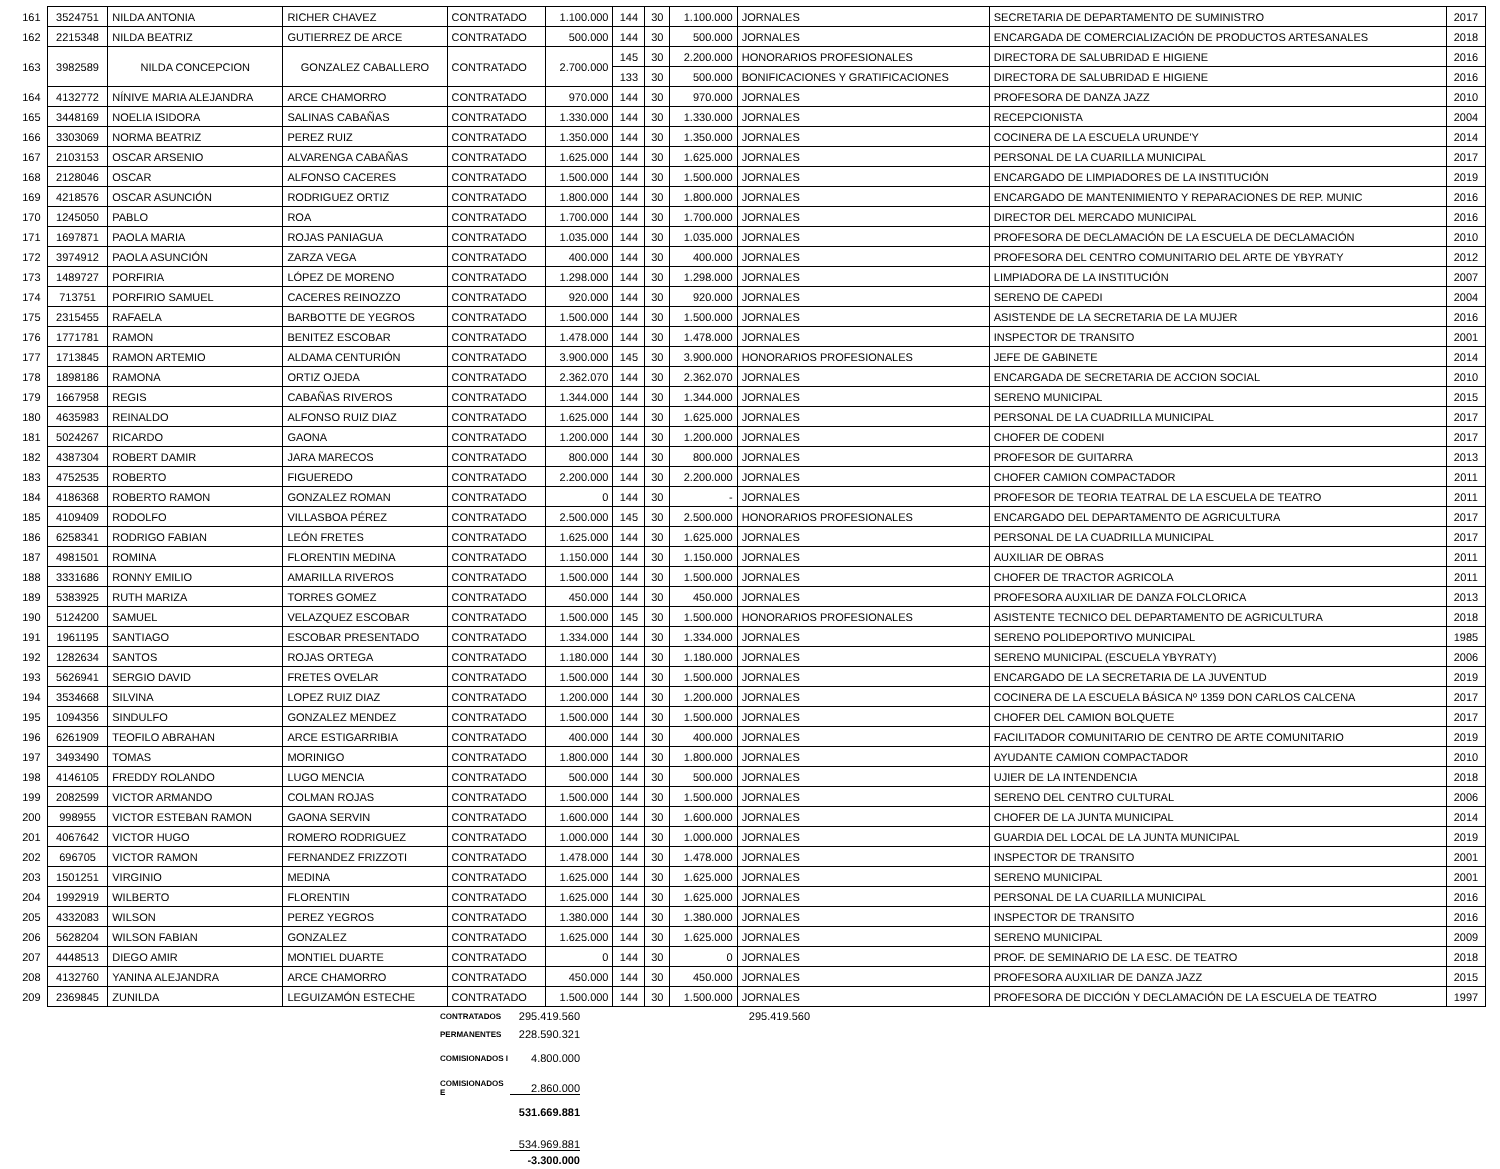| 161 | 3524751 | NILDA ANTONIA | RICHER CHAVEZ | CONTRATADO | 1.100.000 | 144 | 30 | 1.100.000 | JORNALES | SECRETARIA DE DEPARTAMENTO DE SUMINISTRO | 2017 |
| 162 | 2215348 | NILDA BEATRIZ | GUTIERREZ DE ARCE | CONTRATADO | 500.000 | 144 | 30 | 500.000 | JORNALES | ENCARGADA DE COMERCIALIZACIÓN DE PRODUCTOS ARTESANALES | 2018 |
| 163 | 3982589 | NILDA CONCEPCION | GONZALEZ CABALLERO | CONTRATADO | 2.700.000 | 145 | 30 | 2.200.000 | HONORARIOS PROFESIONALES | DIRECTORA DE SALUBRIDAD E HIGIENE | 2016 |
| | | | | | | 133 | 30 | 500.000 | BONIFICACIONES Y GRATIFICACIONES | DIRECTORA DE SALUBRIDAD E HIGIENE | 2016 |
| 164 | 4132772 | NÍNIVE MARIA ALEJANDRA | ARCE CHAMORRO | CONTRATADO | 970.000 | 144 | 30 | 970.000 | JORNALES | PROFESORA DE DANZA JAZZ | 2010 |
| 165 | 3448169 | NOELIA ISIDORA | SALINAS CABAÑAS | CONTRATADO | 1.330.000 | 144 | 30 | 1.330.000 | JORNALES | RECEPCIONISTA | 2004 |
| 166 | 3303069 | NORMA BEATRIZ | PEREZ RUIZ | CONTRATADO | 1.350.000 | 144 | 30 | 1.350.000 | JORNALES | COCINERA DE LA ESCUELA URUNDE'Y | 2014 |
| 167 | 2103153 | OSCAR ARSENIO | ALVARENGA CABAÑAS | CONTRATADO | 1.625.000 | 144 | 30 | 1.625.000 | JORNALES | PERSONAL DE LA CUARILLA MUNICIPAL | 2017 |
| 168 | 2128046 | OSCAR | ALFONSO CACERES | CONTRATADO | 1.500.000 | 144 | 30 | 1.500.000 | JORNALES | ENCARGADO DE LIMPIADORES DE LA INSTITUCIÓN | 2019 |
| 169 | 4218576 | OSCAR ASUNCIÓN | RODRIGUEZ ORTIZ | CONTRATADO | 1.800.000 | 144 | 30 | 1.800.000 | JORNALES | ENCARGADO DE MANTENIMIENTO Y REPARACIONES DE REP. MUNIC | 2016 |
| 170 | 1245050 | PABLO | ROA | CONTRATADO | 1.700.000 | 144 | 30 | 1.700.000 | JORNALES | DIRECTOR DEL MERCADO MUNICIPAL | 2016 |
| 171 | 1697871 | PAOLA MARIA | ROJAS PANIAGUA | CONTRATADO | 1.035.000 | 144 | 30 | 1.035.000 | JORNALES | PROFESORA DE DECLAMACIÓN DE LA ESCUELA DE DECLAMACIÓN | 2010 |
| 172 | 3974912 | PAOLA ASUNCIÓN | ZARZA VEGA | CONTRATADO | 400.000 | 144 | 30 | 400.000 | JORNALES | PROFESORA DEL CENTRO COMUNITARIO DEL ARTE DE YBYRATY | 2012 |
| 173 | 1489727 | PORFIRIA | LÓPEZ DE MORENO | CONTRATADO | 1.298.000 | 144 | 30 | 1.298.000 | JORNALES | LIMPIADORA DE LA INSTITUCIÓN | 2007 |
| 174 | 713751 | PORFIRIO SAMUEL | CACERES REINOZZO | CONTRATADO | 920.000 | 144 | 30 | 920.000 | JORNALES | SERENO DE CAPEDI | 2004 |
| 175 | 2315455 | RAFAELA | BARBOTTE DE YEGROS | CONTRATADO | 1.500.000 | 144 | 30 | 1.500.000 | JORNALES | ASISTENDE DE LA SECRETARIA DE LA MUJER | 2016 |
| 176 | 1771781 | RAMON | BENITEZ ESCOBAR | CONTRATADO | 1.478.000 | 144 | 30 | 1.478.000 | JORNALES | INSPECTOR DE TRANSITO | 2001 |
| 177 | 1713845 | RAMON ARTEMIO | ALDAMA CENTURIÓN | CONTRATADO | 3.900.000 | 145 | 30 | 3.900.000 | HONORARIOS PROFESIONALES | JEFE DE GABINETE | 2014 |
| 178 | 1898186 | RAMONA | ORTIZ OJEDA | CONTRATADO | 2.362.070 | 144 | 30 | 2.362.070 | JORNALES | ENCARGADA DE SECRETARIA DE ACCION SOCIAL | 2010 |
| 179 | 1667958 | REGIS | CABAÑAS RIVEROS | CONTRATADO | 1.344.000 | 144 | 30 | 1.344.000 | JORNALES | SERENO MUNICIPAL | 2015 |
| 180 | 4635983 | REINALDO | ALFONSO RUIZ DIAZ | CONTRATADO | 1.625.000 | 144 | 30 | 1.625.000 | JORNALES | PERSONAL DE LA CUADRILLA MUNICIPAL | 2017 |
| 181 | 5024267 | RICARDO | GAONA | CONTRATADO | 1.200.000 | 144 | 30 | 1.200.000 | JORNALES | CHOFER DE CODENI | 2017 |
| 182 | 4387304 | ROBERT DAMIR | JARA MARECOS | CONTRATADO | 800.000 | 144 | 30 | 800.000 | JORNALES | PROFESOR DE GUITARRA | 2013 |
| 183 | 4752535 | ROBERTO | FIGUEREDO | CONTRATADO | 2.200.000 | 144 | 30 | 2.200.000 | JORNALES | CHOFER CAMION COMPACTADOR | 2011 |
| 184 | 4186368 | ROBERTO RAMON | GONZALEZ ROMAN | CONTRATADO | 0 | 144 | 30 | - | JORNALES | PROFESOR DE TEORIA TEATRAL DE LA ESCUELA DE TEATRO | 2011 |
| 185 | 4109409 | RODOLFO | VILLASBOA PÉREZ | CONTRATADO | 2.500.000 | 145 | 30 | 2.500.000 | HONORARIOS PROFESIONALES | ENCARGADO DEL DEPARTAMENTO DE AGRICULTURA | 2017 |
| 186 | 6258341 | RODRIGO FABIAN | LEÓN FRETES | CONTRATADO | 1.625.000 | 144 | 30 | 1.625.000 | JORNALES | PERSONAL DE LA CUADRILLA MUNICIPAL | 2017 |
| 187 | 4981501 | ROMINA | FLORENTIN MEDINA | CONTRATADO | 1.150.000 | 144 | 30 | 1.150.000 | JORNALES | AUXILIAR DE OBRAS | 2011 |
| 188 | 3331686 | RONNY EMILIO | AMARILLA RIVEROS | CONTRATADO | 1.500.000 | 144 | 30 | 1.500.000 | JORNALES | CHOFER DE TRACTOR AGRICOLA | 2011 |
| 189 | 5383925 | RUTH MARIZA | TORRES GOMEZ | CONTRATADO | 450.000 | 144 | 30 | 450.000 | JORNALES | PROFESORA AUXILIAR DE DANZA FOLCLORICA | 2013 |
| 190 | 5124200 | SAMUEL | VELAZQUEZ ESCOBAR | CONTRATADO | 1.500.000 | 145 | 30 | 1.500.000 | HONORARIOS PROFESIONALES | ASISTENTE TECNICO DEL DEPARTAMENTO DE AGRICULTURA | 2018 |
| 191 | 1961195 | SANTIAGO | ESCOBAR PRESENTADO | CONTRATADO | 1.334.000 | 144 | 30 | 1.334.000 | JORNALES | SERENO POLIDEPORTIVO MUNICIPAL | 1985 |
| 192 | 1282634 | SANTOS | ROJAS ORTEGA | CONTRATADO | 1.180.000 | 144 | 30 | 1.180.000 | JORNALES | SERENO MUNICIPAL (ESCUELA YBYRATY) | 2006 |
| 193 | 5626941 | SERGIO DAVID | FRETES OVELAR | CONTRATADO | 1.500.000 | 144 | 30 | 1.500.000 | JORNALES | ENCARGADO DE LA SECRETARIA DE LA JUVENTUD | 2019 |
| 194 | 3534668 | SILVINA | LOPEZ RUIZ DIAZ | CONTRATADO | 1.200.000 | 144 | 30 | 1.200.000 | JORNALES | COCINERA DE LA ESCUELA BÁSICA Nº 1359 DON CARLOS CALCENA | 2017 |
| 195 | 1094356 | SINDULFO | GONZALEZ MENDEZ | CONTRATADO | 1.500.000 | 144 | 30 | 1.500.000 | JORNALES | CHOFER DEL CAMION BOLQUETE | 2017 |
| 196 | 6261909 | TEOFILO ABRAHAN | ARCE ESTIGARRIBIA | CONTRATADO | 400.000 | 144 | 30 | 400.000 | JORNALES | FACILITADOR COMUNITARIO DE CENTRO DE ARTE COMUNITARIO | 2019 |
| 197 | 3493490 | TOMAS | MORINIGO | CONTRATADO | 1.800.000 | 144 | 30 | 1.800.000 | JORNALES | AYUDANTE CAMION COMPACTADOR | 2010 |
| 198 | 4146105 | FREDDY ROLANDO | LUGO MENCIA | CONTRATADO | 500.000 | 144 | 30 | 500.000 | JORNALES | UJIER DE LA INTENDENCIA | 2018 |
| 199 | 2082599 | VICTOR ARMANDO | COLMAN ROJAS | CONTRATADO | 1.500.000 | 144 | 30 | 1.500.000 | JORNALES | SERENO DEL CENTRO CULTURAL | 2006 |
| 200 | 998955 | VICTOR ESTEBAN RAMON | GAONA SERVIN | CONTRATADO | 1.600.000 | 144 | 30 | 1.600.000 | JORNALES | CHOFER DE LA JUNTA MUNICIPAL | 2014 |
| 201 | 4067642 | VICTOR HUGO | ROMERO RODRIGUEZ | CONTRATADO | 1.000.000 | 144 | 30 | 1.000.000 | JORNALES | GUARDIA DEL LOCAL DE LA JUNTA MUNICIPAL | 2019 |
| 202 | 696705 | VICTOR RAMON | FERNANDEZ FRIZZOTI | CONTRATADO | 1.478.000 | 144 | 30 | 1.478.000 | JORNALES | INSPECTOR DE TRANSITO | 2001 |
| 203 | 1501251 | VIRGINIO | MEDINA | CONTRATADO | 1.625.000 | 144 | 30 | 1.625.000 | JORNALES | SERENO MUNICIPAL | 2001 |
| 204 | 1992919 | WILBERTO | FLORENTIN | CONTRATADO | 1.625.000 | 144 | 30 | 1.625.000 | JORNALES | PERSONAL DE LA CUARILLA MUNICIPAL | 2016 |
| 205 | 4332083 | WILSON | PEREZ YEGROS | CONTRATADO | 1.380.000 | 144 | 30 | 1.380.000 | JORNALES | INSPECTOR DE TRANSITO | 2016 |
| 206 | 5628204 | WILSON FABIAN | GONZALEZ | CONTRATADO | 1.625.000 | 144 | 30 | 1.625.000 | JORNALES | SERENO MUNICIPAL | 2009 |
| 207 | 4448513 | DIEGO AMIR | MONTIEL DUARTE | CONTRATADO | 0 | 144 | 30 | 0 | JORNALES | PROF. DE SEMINARIO DE LA ESC. DE TEATRO | 2018 |
| 208 | 4132760 | YANINA ALEJANDRA | ARCE CHAMORRO | CONTRATADO | 450.000 | 144 | 30 | 450.000 | JORNALES | PROFESORA AUXILIAR DE DANZA JAZZ | 2015 |
| 209 | 2369845 | ZUNILDA | LEGUIZAMÓN ESTECHE | CONTRATADO | 1.500.000 | 144 | 30 | 1.500.000 | JORNALES | PROFESORA DE DICCIÓN Y DECLAMACIÓN DE LA ESCUELA DE TEATRO | 1997 |
CONTRATADOS 295.419.560 295.419.560
PERMANENTES 228.590.321
COMISIONADOS I 4.800.000
COMISIONADOS E 2.860.000
531.669.881
534.969.881
-3.300.000